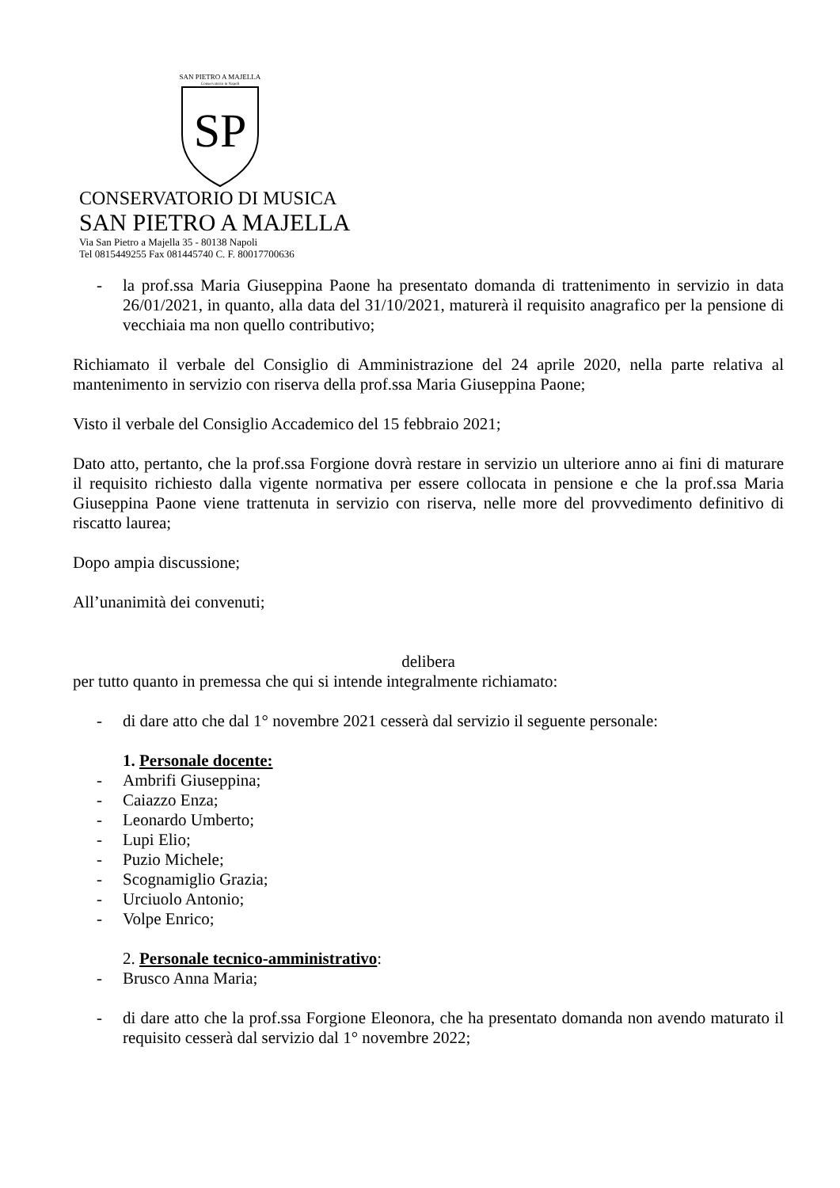SAN PIETRO A MAJELLA
Conservatorio in Napoli
SP
CONSERVATORIO DI MUSICA
SAN PIETRO A MAJELLA
Via San Pietro a Majella 35 - 80138 Napoli
Tel 0815449255 Fax 081445740 C. F. 80017700636
- la prof.ssa Maria Giuseppina Paone ha presentato domanda di trattenimento in servizio in data 26/01/2021, in quanto, alla data del 31/10/2021, maturerà il requisito anagrafico per la pensione di vecchiaia ma non quello contributivo;
Richiamato il verbale del Consiglio di Amministrazione del 24 aprile 2020, nella parte relativa al mantenimento in servizio con riserva della prof.ssa Maria Giuseppina Paone;
Visto il verbale del Consiglio Accademico del 15 febbraio 2021;
Dato atto, pertanto, che la prof.ssa Forgione dovrà restare in servizio un ulteriore anno ai fini di maturare il requisito richiesto dalla vigente normativa per essere collocata in pensione e che la prof.ssa Maria Giuseppina Paone viene trattenuta in servizio con riserva, nelle more del provvedimento definitivo di riscatto laurea;
Dopo ampia discussione;
All’unanimità dei convenuti;
delibera
per tutto quanto in premessa che qui si intende integralmente richiamato:
- di dare atto che dal 1° novembre 2021 cesserà dal servizio il seguente personale:
1. Personale docente:
- Ambrifi Giuseppina;
- Caiazzo Enza;
- Leonardo Umberto;
- Lupi Elio;
- Puzio Michele;
- Scognamiglio Grazia;
- Urciuolo Antonio;
- Volpe Enrico;
2. Personale tecnico-amministrativo:
- Brusco Anna Maria;
- di dare atto che la prof.ssa Forgione Eleonora, che ha presentato domanda non avendo maturato il requisito cesserà dal servizio dal 1° novembre 2022;